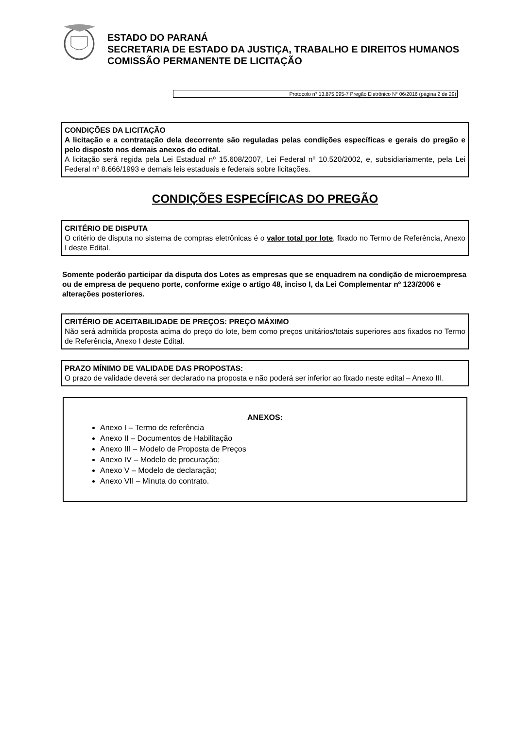ESTADO DO PARANÁ
SECRETARIA DE ESTADO DA JUSTIÇA, TRABALHO E DIREITOS HUMANOS
COMISSÃO PERMANENTE DE LICITAÇÃO
Protocolo n° 13.875.095-7 Pregão Eletrônico N° 06/2016 (página 2 de 29)
CONDIÇÕES DA LICITAÇÃO
A licitação e a contratação dela decorrente são reguladas pelas condições específicas e gerais do pregão e pelo disposto nos demais anexos do edital.
A licitação será regida pela Lei Estadual nº 15.608/2007, Lei Federal nº 10.520/2002, e, subsidiariamente, pela Lei Federal nº 8.666/1993 e demais leis estaduais e federais sobre licitações.
CONDIÇÕES ESPECÍFICAS DO PREGÃO
CRITÉRIO DE DISPUTA
O critério de disputa no sistema de compras eletrônicas é o valor total por lote, fixado no Termo de Referência, Anexo I deste Edital.
Somente poderão participar da disputa dos Lotes as empresas que se enquadrem na condição de microempresa ou de empresa de pequeno porte, conforme exige o artigo 48, inciso I, da Lei Complementar nº 123/2006 e alterações posteriores.
CRITÉRIO DE ACEITABILIDADE DE PREÇOS: PREÇO MÁXIMO
Não será admitida proposta acima do preço do lote, bem como preços unitários/totais superiores aos fixados no Termo de Referência, Anexo I deste Edital.
PRAZO MÍNIMO DE VALIDADE DAS PROPOSTAS:
O prazo de validade deverá ser declarado na proposta e não poderá ser inferior ao fixado neste edital – Anexo III.
ANEXOS:
Anexo I – Termo de referência
Anexo II – Documentos de Habilitação
Anexo III – Modelo de Proposta de Preços
Anexo IV – Modelo de procuração;
Anexo V – Modelo de declaração;
Anexo VII – Minuta do contrato.